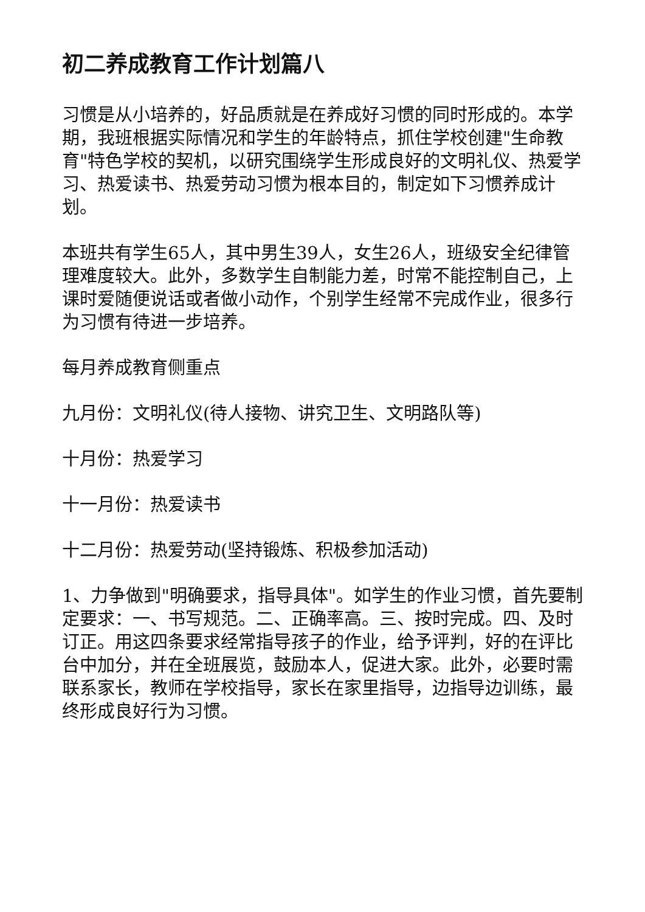初二养成教育工作计划篇八
习惯是从小培养的，好品质就是在养成好习惯的同时形成的。本学期，我班根据实际情况和学生的年龄特点，抓住学校创建"生命教育"特色学校的契机，以研究围绕学生形成良好的文明礼仪、热爱学习、热爱读书、热爱劳动习惯为根本目的，制定如下习惯养成计划。
本班共有学生65人，其中男生39人，女生26人，班级安全纪律管理难度较大。此外，多数学生自制能力差，时常不能控制自己，上课时爱随便说话或者做小动作，个别学生经常不完成作业，很多行为习惯有待进一步培养。
每月养成教育侧重点
九月份：文明礼仪(待人接物、讲究卫生、文明路队等)
十月份：热爱学习
十一月份：热爱读书
十二月份：热爱劳动(坚持锻炼、积极参加活动)
1、力争做到"明确要求，指导具体"。如学生的作业习惯，首先要制定要求：一、书写规范。二、正确率高。三、按时完成。四、及时订正。用这四条要求经常指导孩子的作业，给予评判，好的在评比台中加分，并在全班展览，鼓励本人，促进大家。此外，必要时需联系家长，教师在学校指导，家长在家里指导，边指导边训练，最终形成良好行为习惯。